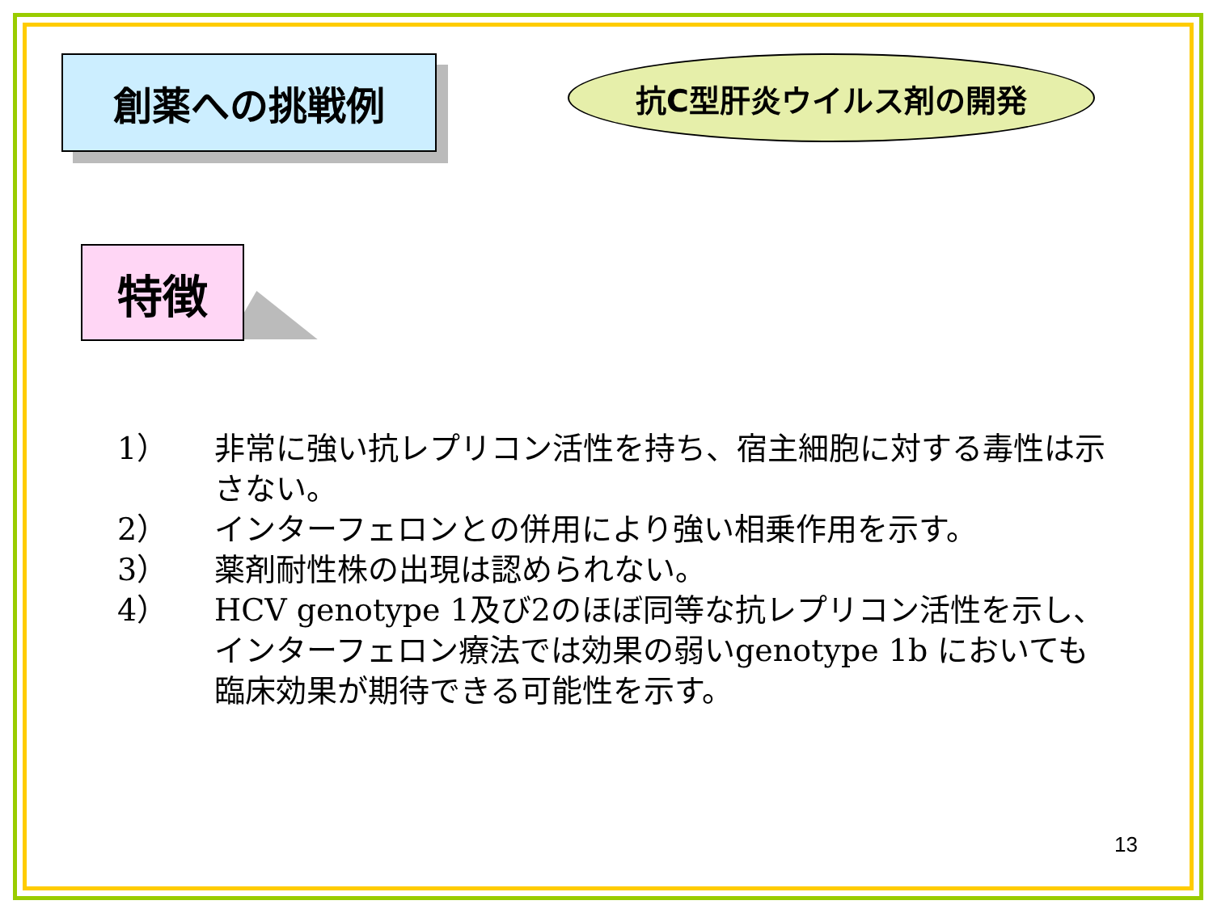創薬への挑戦例 抗C型肝炎ウイルス剤の開発
特徴
1） 非常に強い抗レプリコン活性を持ち、宿主細胞に対する毒性は示さない。
2） インターフェロンとの併用により強い相乗作用を示す。
3） 薬剤耐性株の出現は認められない。
4） HCV genotype 1及び2のほぼ同等な抗レプリコン活性を示し、インターフェロン療法では効果の弱いgenotype 1b においても臨床効果が期待できる可能性を示す。
13